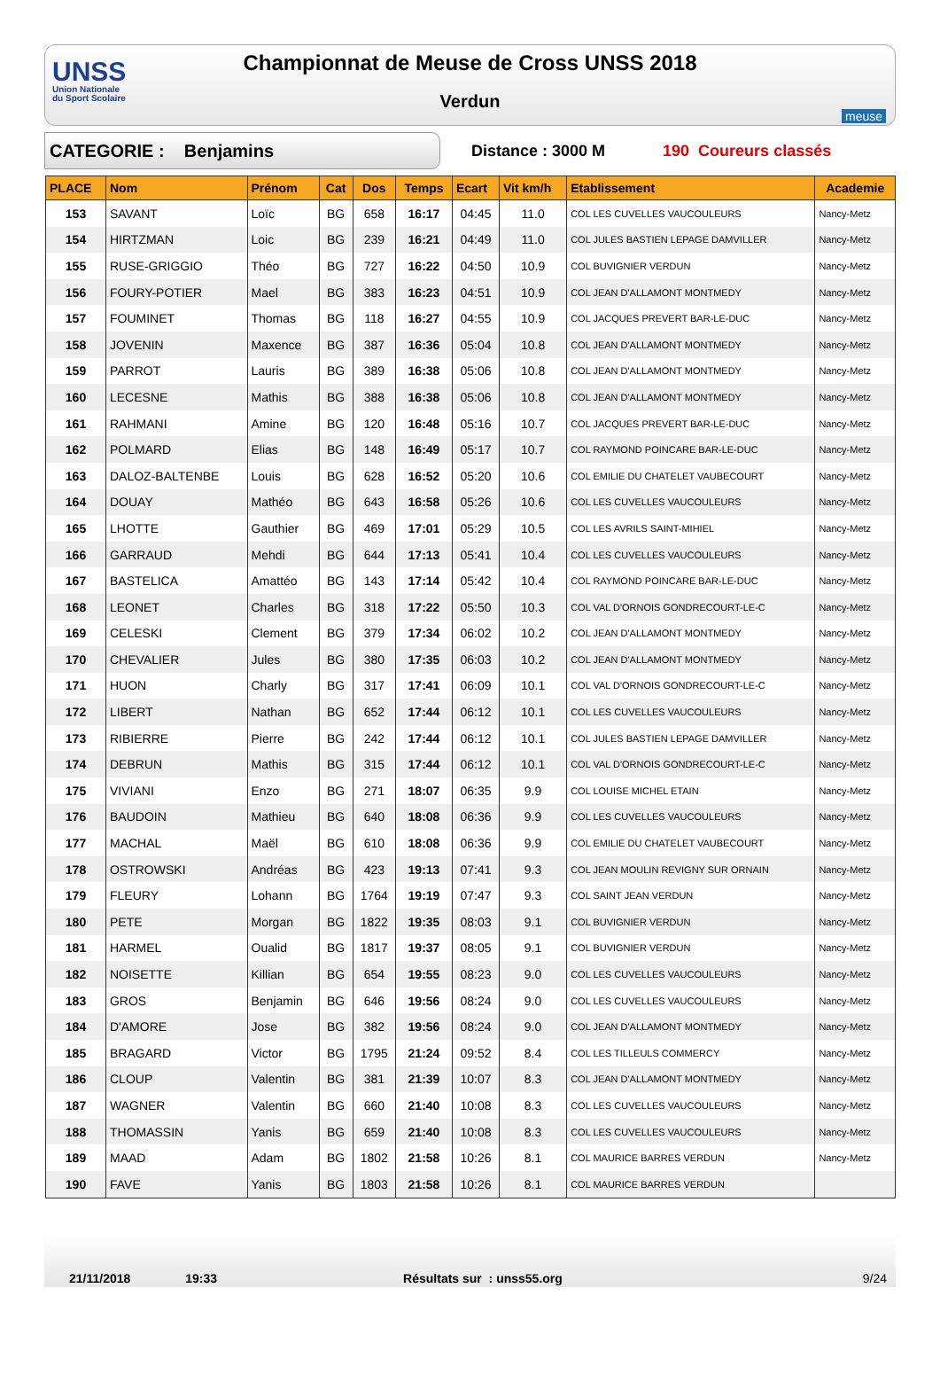UNSS
Union Nationale
du Sport Scolaire
Championnat de Meuse de Cross UNSS 2018
Verdun
meuse
CATEGORIE : Benjamins
Distance : 3000 M 190 Coureurs classés
| PLACE | Nom | Prénom | Cat | Dos | Temps | Ecart | Vit km/h | Etablissement | Academie |
| --- | --- | --- | --- | --- | --- | --- | --- | --- | --- |
| 153 | SAVANT | Loïc | BG | 658 | 16:17 | 04:45 | 11.0 | COL LES CUVELLES VAUCOULEURS | Nancy-Metz |
| 154 | HIRTZMAN | Loic | BG | 239 | 16:21 | 04:49 | 11.0 | COL JULES BASTIEN LEPAGE DAMVILLER | Nancy-Metz |
| 155 | RUSE-GRIGGIO | Théo | BG | 727 | 16:22 | 04:50 | 10.9 | COL BUVIGNIER VERDUN | Nancy-Metz |
| 156 | FOURY-POTIER | Mael | BG | 383 | 16:23 | 04:51 | 10.9 | COL JEAN D'ALLAMONT MONTMEDY | Nancy-Metz |
| 157 | FOUMINET | Thomas | BG | 118 | 16:27 | 04:55 | 10.9 | COL JACQUES PREVERT BAR-LE-DUC | Nancy-Metz |
| 158 | JOVENIN | Maxence | BG | 387 | 16:36 | 05:04 | 10.8 | COL JEAN D'ALLAMONT MONTMEDY | Nancy-Metz |
| 159 | PARROT | Lauris | BG | 389 | 16:38 | 05:06 | 10.8 | COL JEAN D'ALLAMONT MONTMEDY | Nancy-Metz |
| 160 | LECESNE | Mathis | BG | 388 | 16:38 | 05:06 | 10.8 | COL JEAN D'ALLAMONT MONTMEDY | Nancy-Metz |
| 161 | RAHMANI | Amine | BG | 120 | 16:48 | 05:16 | 10.7 | COL JACQUES PREVERT BAR-LE-DUC | Nancy-Metz |
| 162 | POLMARD | Elias | BG | 148 | 16:49 | 05:17 | 10.7 | COL RAYMOND POINCARE BAR-LE-DUC | Nancy-Metz |
| 163 | DALOZ-BALTENBE | Louis | BG | 628 | 16:52 | 05:20 | 10.6 | COL EMILIE DU CHATELET VAUBECOURT | Nancy-Metz |
| 164 | DOUAY | Mathéo | BG | 643 | 16:58 | 05:26 | 10.6 | COL LES CUVELLES VAUCOULEURS | Nancy-Metz |
| 165 | LHOTTE | Gauthier | BG | 469 | 17:01 | 05:29 | 10.5 | COL LES AVRILS SAINT-MIHIEL | Nancy-Metz |
| 166 | GARRAUD | Mehdi | BG | 644 | 17:13 | 05:41 | 10.4 | COL LES CUVELLES VAUCOULEURS | Nancy-Metz |
| 167 | BASTELICA | Amattéo | BG | 143 | 17:14 | 05:42 | 10.4 | COL RAYMOND POINCARE BAR-LE-DUC | Nancy-Metz |
| 168 | LEONET | Charles | BG | 318 | 17:22 | 05:50 | 10.3 | COL VAL D'ORNOIS GONDRECOURT-LE-C | Nancy-Metz |
| 169 | CELESKI | Clement | BG | 379 | 17:34 | 06:02 | 10.2 | COL JEAN D'ALLAMONT MONTMEDY | Nancy-Metz |
| 170 | CHEVALIER | Jules | BG | 380 | 17:35 | 06:03 | 10.2 | COL JEAN D'ALLAMONT MONTMEDY | Nancy-Metz |
| 171 | HUON | Charly | BG | 317 | 17:41 | 06:09 | 10.1 | COL VAL D'ORNOIS GONDRECOURT-LE-C | Nancy-Metz |
| 172 | LIBERT | Nathan | BG | 652 | 17:44 | 06:12 | 10.1 | COL LES CUVELLES VAUCOULEURS | Nancy-Metz |
| 173 | RIBIERRE | Pierre | BG | 242 | 17:44 | 06:12 | 10.1 | COL JULES BASTIEN LEPAGE DAMVILLER | Nancy-Metz |
| 174 | DEBRUN | Mathis | BG | 315 | 17:44 | 06:12 | 10.1 | COL VAL D'ORNOIS GONDRECOURT-LE-C | Nancy-Metz |
| 175 | VIVIANI | Enzo | BG | 271 | 18:07 | 06:35 | 9.9 | COL LOUISE MICHEL ETAIN | Nancy-Metz |
| 176 | BAUDOIN | Mathieu | BG | 640 | 18:08 | 06:36 | 9.9 | COL LES CUVELLES VAUCOULEURS | Nancy-Metz |
| 177 | MACHAL | Maël | BG | 610 | 18:08 | 06:36 | 9.9 | COL EMILIE DU CHATELET VAUBECOURT | Nancy-Metz |
| 178 | OSTROWSKI | Andréas | BG | 423 | 19:13 | 07:41 | 9.3 | COL JEAN MOULIN REVIGNY SUR ORNAIN | Nancy-Metz |
| 179 | FLEURY | Lohann | BG | 1764 | 19:19 | 07:47 | 9.3 | COL SAINT JEAN VERDUN | Nancy-Metz |
| 180 | PETE | Morgan | BG | 1822 | 19:35 | 08:03 | 9.1 | COL BUVIGNIER VERDUN | Nancy-Metz |
| 181 | HARMEL | Oualid | BG | 1817 | 19:37 | 08:05 | 9.1 | COL BUVIGNIER VERDUN | Nancy-Metz |
| 182 | NOISETTE | Killian | BG | 654 | 19:55 | 08:23 | 9.0 | COL LES CUVELLES VAUCOULEURS | Nancy-Metz |
| 183 | GROS | Benjamin | BG | 646 | 19:56 | 08:24 | 9.0 | COL LES CUVELLES VAUCOULEURS | Nancy-Metz |
| 184 | D'AMORE | Jose | BG | 382 | 19:56 | 08:24 | 9.0 | COL JEAN D'ALLAMONT MONTMEDY | Nancy-Metz |
| 185 | BRAGARD | Victor | BG | 1795 | 21:24 | 09:52 | 8.4 | COL LES TILLEULS COMMERCY | Nancy-Metz |
| 186 | CLOUP | Valentin | BG | 381 | 21:39 | 10:07 | 8.3 | COL JEAN D'ALLAMONT MONTMEDY | Nancy-Metz |
| 187 | WAGNER | Valentin | BG | 660 | 21:40 | 10:08 | 8.3 | COL LES CUVELLES VAUCOULEURS | Nancy-Metz |
| 188 | THOMASSIN | Yanis | BG | 659 | 21:40 | 10:08 | 8.3 | COL LES CUVELLES VAUCOULEURS | Nancy-Metz |
| 189 | MAAD | Adam | BG | 1802 | 21:58 | 10:26 | 8.1 | COL MAURICE BARRES VERDUN | Nancy-Metz |
| 190 | FAVE | Yanis | BG | 1803 | 21:58 | 10:26 | 8.1 | COL MAURICE BARRES VERDUN | |
21/11/2018 19:33 Résultats sur : unss55.org 9/24